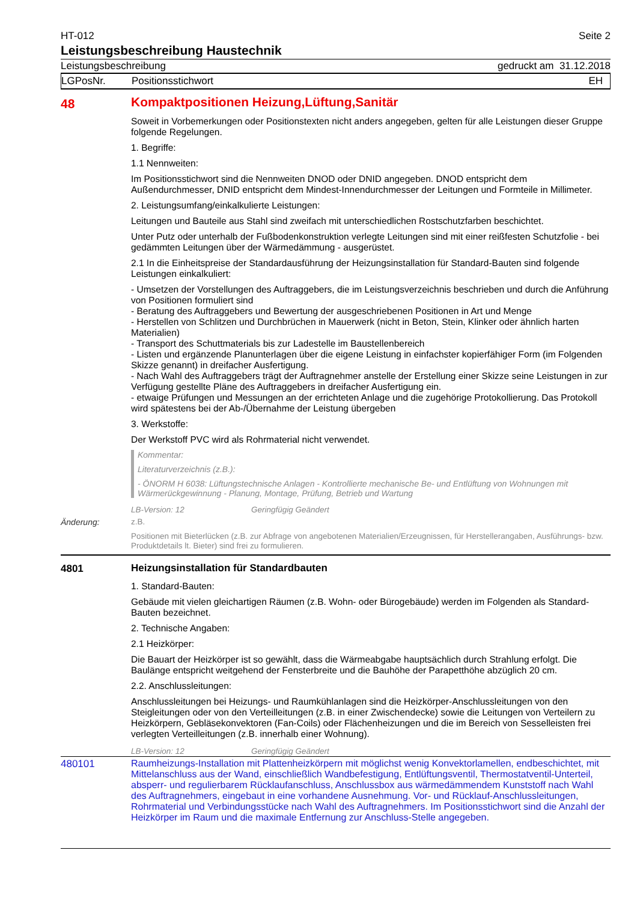HT-012 Seite 2
Leistungsbeschreibung Haustechnik
Leistungsbeschreibung gedruckt am 31.12.2018
LGPosNr. Positionsstichwort EH
48
Kompaktpositionen Heizung,Lüftung,Sanitär
Soweit in Vorbemerkungen oder Positionstexten nicht anders angegeben, gelten für alle Leistungen dieser Gruppe folgende Regelungen.
1. Begriffe:
1.1 Nennweiten:
Im Positionsstichwort sind die Nennweiten DNOD oder DNID angegeben. DNOD entspricht dem Außendurchmesser, DNID entspricht dem Mindest-Innendurchmesser der Leitungen und Formteile in Millimeter.
2. Leistungsumfang/einkalkulierte Leistungen:
Leitungen und Bauteile aus Stahl sind zweifach mit unterschiedlichen Rostschutzfarben beschichtet.
Unter Putz oder unterhalb der Fußbodenkonstruktion verlegte Leitungen sind mit einer reißfesten Schutzfolie - bei gedämmten Leitungen über der Wärmedämmung - ausgerüstet.
2.1 In die Einheitspreise der Standardausführung der Heizungsinstallation für Standard-Bauten sind folgende Leistungen einkalkuliert:
- Umsetzen der Vorstellungen des Auftraggebers, die im Leistungsverzeichnis beschrieben und durch die Anführung von Positionen formuliert sind
- Beratung des Auftraggebers und Bewertung der ausgeschriebenen Positionen in Art und Menge
- Herstellen von Schlitzen und Durchbrüchen in Mauerwerk (nicht in Beton, Stein, Klinker oder ähnlich harten Materialien)
- Transport des Schuttmaterials bis zur Ladestelle im Baustellenbereich
- Listen und ergänzende Planunterlagen über die eigene Leistung in einfachster kopierfähiger Form (im Folgenden Skizze genannt) in dreifacher Ausfertigung.
- Nach Wahl des Auftraggebers trägt der Auftragnehmer anstelle der Erstellung einer Skizze seine Leistungen in zur Verfügung gestellte Pläne des Auftraggebers in dreifacher Ausfertigung ein.
- etwaige Prüfungen und Messungen an der errichteten Anlage und die zugehörige Protokollierung. Das Protokoll wird spätestens bei der Ab-/Übernahme der Leistung übergeben
3. Werkstoffe:
Der Werkstoff PVC wird als Rohrmaterial nicht verwendet.
Kommentar:
Literaturverzeichnis (z.B.):
- ÖNORM H 6038: Lüftungstechnische Anlagen - Kontrollierte mechanische Be- und Entlüftung von Wohnungen mit Wärmerückgewinnung - Planung, Montage, Prüfung, Betrieb und Wartung
LB-Version: 12 Geringfügig Geändert
Änderung:
z.B.
Positionen mit Bieterlücken (z.B. zur Abfrage von angebotenen Materialien/Erzeugnissen, für Herstellerangaben, Ausführungs- bzw. Produktdetails lt. Bieter) sind frei zu formulieren.
4801
Heizungsinstallation für Standardbauten
1. Standard-Bauten:
Gebäude mit vielen gleichartigen Räumen (z.B. Wohn- oder Bürogebäude) werden im Folgenden als Standard-Bauten bezeichnet.
2. Technische Angaben:
2.1 Heizkörper:
Die Bauart der Heizkörper ist so gewählt, dass die Wärmeabgabe hauptsächlich durch Strahlung erfolgt. Die Baulänge entspricht weitgehend der Fensterbreite und die Bauhöhe der Parapetthöhe abzüglich 20 cm.
2.2. Anschlussleitungen:
Anschlussleitungen bei Heizungs- und Raumkühlanlagen sind die Heizkörper-Anschlussleitungen von den Steigleitungen oder von den Verteilleitungen (z.B. in einer Zwischendecke) sowie die Leitungen von Verteilern zu Heizkörpern, Gebläsekonvektoren (Fan-Coils) oder Flächenheizungen und die im Bereich von Sesselleisten frei verlegten Verteilleitungen (z.B. innerhalb einer Wohnung).
LB-Version: 12 Geringfügig Geändert
480101
Raumheizungs-Installation mit Plattenheizkörpern mit möglichst wenig Konvektorlamellen, endbeschichtet, mit Mittelanschluss aus der Wand, einschließlich Wandbefestigung, Entlüftungsventil, Thermostatventil-Unterteil, absperr- und regulierbarem Rücklaufanschluss, Anschlussbox aus wärmedämmendem Kunststoff nach Wahl des Auftragnehmers, eingebaut in eine vorhandene Ausnehmung. Vor- und Rücklauf-Anschlussleitungen, Rohrmaterial und Verbindungsstücke nach Wahl des Auftragnehmers. Im Positionsstichwort sind die Anzahl der Heizkörper im Raum und die maximale Entfernung zur Anschluss-Stelle angegeben.